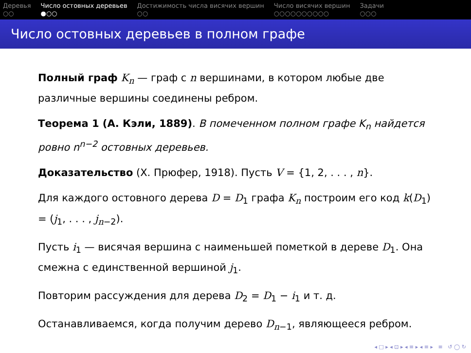Деревья
○○
Число остовных деревьев
●○○
Достижимость числа висячих вершин
○○
Число висячих вершин
○○○○○○○○○○
Задачи
○○○
Число остовных деревьев в полном графе
Полный граф K<sub>n</sub> — граф с n вершинами, в котором любые две различные вершины соединены ребром.
Теорема 1 (А. Кэли, 1889). В помеченном полном графе K<sub>n</sub> найдется ровно n<sup>n−2</sup> остовных деревьев.
Доказательство (Х. Прюфер, 1918). Пусть V = {1, 2, . . . , n}.
Для каждого остовного дерева D = D<sub>1</sub> графа K<sub>n</sub> построим его код k(D<sub>1</sub>) = (j<sub>1</sub>, . . . , j<sub>n−2</sub>).
Пусть i<sub>1</sub> — висячая вершина с наименьшей пометкой в дереве D<sub>1</sub>. Она смежна с единственной вершиной j<sub>1</sub>.
Повторим рассуждения для дерева D<sub>2</sub> = D<sub>1</sub> − i<sub>1</sub> и т. д.
Останавливаемся, когда получим дерево D<sub>n−1</sub>, являющееся ребром.
◂ □ ▸ ◂ ⊡ ▸ ◂ ≡ ▸ ◂ ≡ ▸ ≡ ↺ ◯ ↻